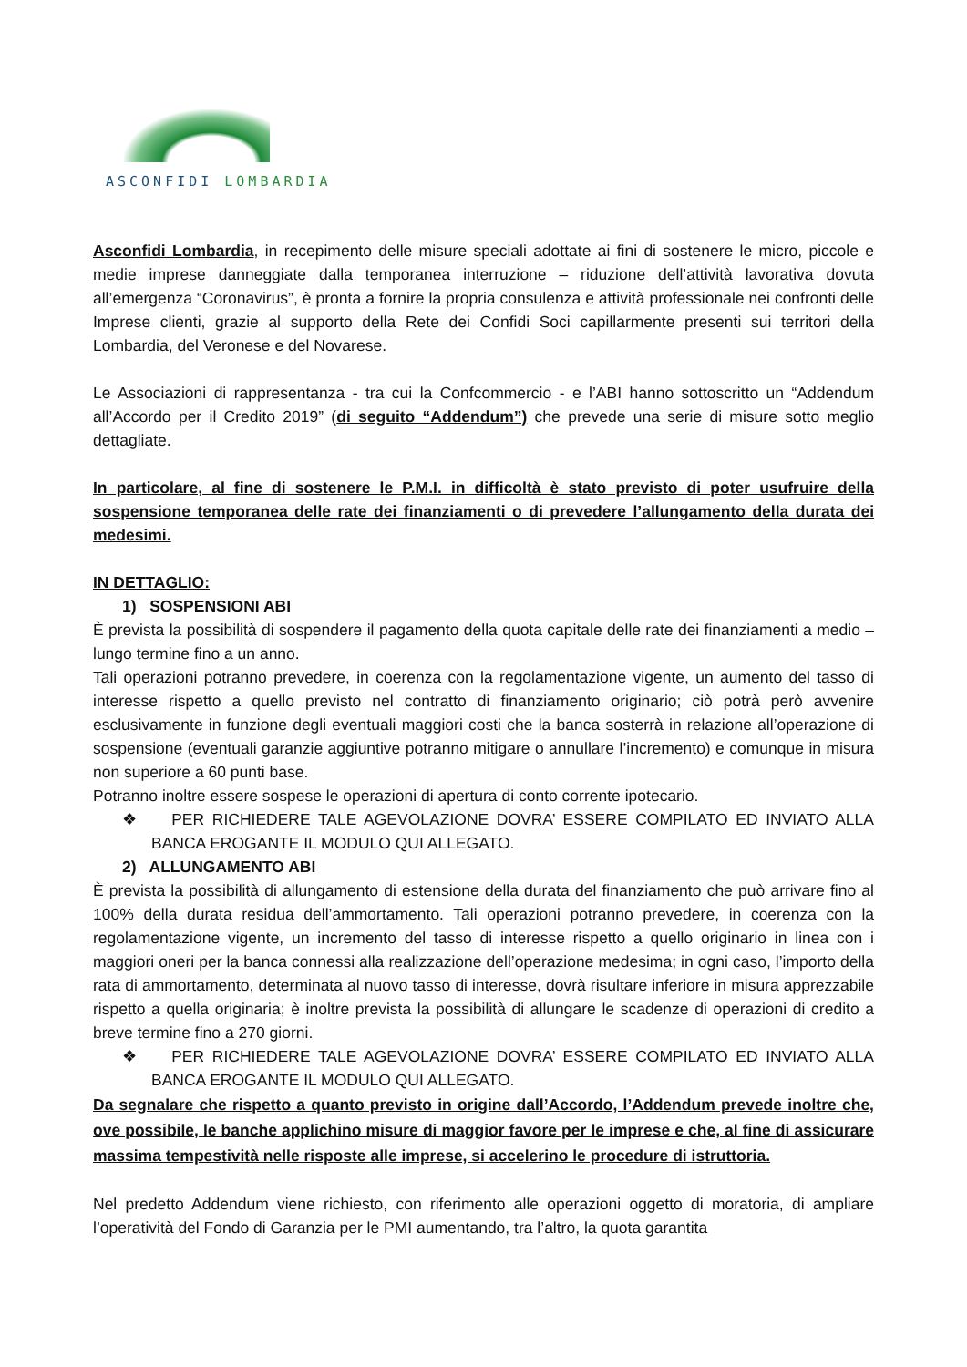ASCONFIDI LOMBARDIA
Asconfidi Lombardia, in recepimento delle misure speciali adottate ai fini di sostenere le micro, piccole e medie imprese danneggiate dalla temporanea interruzione – riduzione dell’attività lavorativa dovuta all’emergenza “Coronavirus”, è pronta a fornire la propria consulenza e attività professionale nei confronti delle Imprese clienti, grazie al supporto della Rete dei Confidi Soci capillarmente presenti sui territori della Lombardia, del Veronese e del Novarese.
Le Associazioni di rappresentanza - tra cui la Confcommercio - e l’ABI hanno sottoscritto un “Addendum all’Accordo per il Credito 2019” (di seguito “Addendum”) che prevede una serie di misure sotto meglio dettagliate.
In particolare, al fine di sostenere le P.M.I. in difficoltà è stato previsto di poter usufruire della sospensione temporanea delle rate dei finanziamenti o di prevedere l’allungamento della durata dei medesimi.
IN DETTAGLIO:
1) SOSPENSIONI ABI
È prevista la possibilità di sospendere il pagamento della quota capitale delle rate dei finanziamenti a medio – lungo termine fino a un anno.
Tali operazioni potranno prevedere, in coerenza con la regolamentazione vigente, un aumento del tasso di interesse rispetto a quello previsto nel contratto di finanziamento originario; ciò potrà però avvenire esclusivamente in funzione degli eventuali maggiori costi che la banca sosterrà in relazione all’operazione di sospensione (eventuali garanzie aggiuntive potranno mitigare o annullare l’incremento) e comunque in misura non superiore a 60 punti base.
Potranno inoltre essere sospese le operazioni di apertura di conto corrente ipotecario.
❖ PER RICHIEDERE TALE AGEVOLAZIONE DOVRA’ ESSERE COMPILATO ED INVIATO ALLA BANCA EROGANTE IL MODULO QUI ALLEGATO.
2) ALLUNGAMENTO ABI
È prevista la possibilità di allungamento di estensione della durata del finanziamento che può arrivare fino al 100% della durata residua dell’ammortamento. Tali operazioni potranno prevedere, in coerenza con la regolamentazione vigente, un incremento del tasso di interesse rispetto a quello originario in linea con i maggiori oneri per la banca connessi alla realizzazione dell’operazione medesima; in ogni caso, l’importo della rata di ammortamento, determinata al nuovo tasso di interesse, dovrà risultare inferiore in misura apprezzabile rispetto a quella originaria; è inoltre prevista la possibilità di allungare le scadenze di operazioni di credito a breve termine fino a 270 giorni.
❖ PER RICHIEDERE TALE AGEVOLAZIONE DOVRA’ ESSERE COMPILATO ED INVIATO ALLA BANCA EROGANTE IL MODULO QUI ALLEGATO.
Da segnalare che rispetto a quanto previsto in origine dall’Accordo, l’Addendum prevede inoltre che, ove possibile, le banche applichino misure di maggior favore per le imprese e che, al fine di assicurare massima tempestività nelle risposte alle imprese, si accelerino le procedure di istruttoria.
Nel predetto Addendum viene richiesto, con riferimento alle operazioni oggetto di moratoria, di ampliare l’operatività del Fondo di Garanzia per le PMI aumentando, tra l’altro, la quota garantita